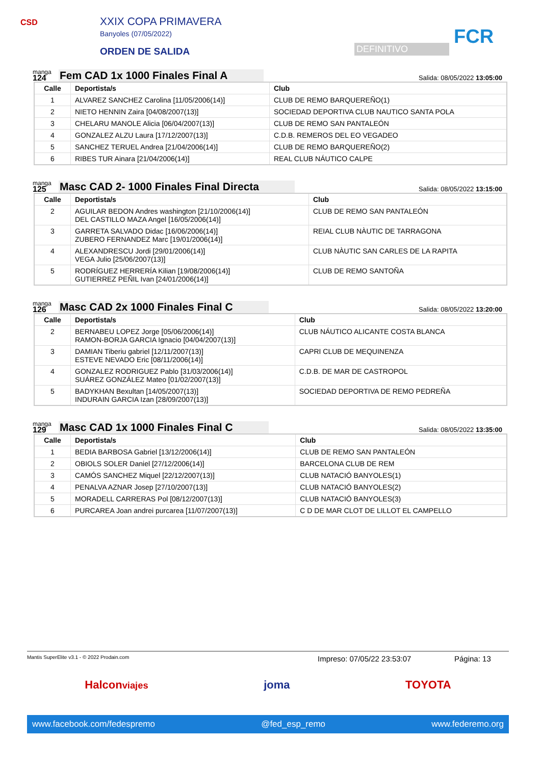CSD XXIX COPA PRIMAVERA
Banyoles (07/05/2022)
ORDEN DE SALIDA DEFINITIVO FCR
manga
124
Fem CAD 1x 1000 Finales Final A
Salida: 08/05/2022 13:05:00
| Calle | Deportista/s | Club |
| --- | --- | --- |
| 1 | ALVAREZ SANCHEZ Carolina [11/05/2006(14)] | CLUB DE REMO BARQUEREÑO(1) |
| 2 | NIETO HENNIN Zaira [04/08/2007(13)] | SOCIEDAD DEPORTIVA CLUB NAUTICO SANTA POLA |
| 3 | CHELARU MANOLE Alicia [06/04/2007(13)] | CLUB DE REMO SAN PANTALEÓN |
| 4 | GONZALEZ ALZU Laura [17/12/2007(13)] | C.D.B. REMEROS DEL EO VEGADEO |
| 5 | SANCHEZ TERUEL Andrea [21/04/2006(14)] | CLUB DE REMO BARQUEREÑO(2) |
| 6 | RIBES TUR Ainara [21/04/2006(14)] | REAL CLUB NÁUTICO CALPE |
manga
125
Masc CAD 2- 1000 Finales Final Directa
Salida: 08/05/2022 13:15:00
| Calle | Deportista/s | Club |
| --- | --- | --- |
| 2 | AGUILAR BEDON Andres washington [21/10/2006(14)] DEL CASTILLO MAZA Angel [16/05/2006(14)] | CLUB DE REMO SAN PANTALEÓN |
| 3 | GARRETA SALVADO Didac [16/06/2006(14)] ZUBERO FERNANDEZ Marc [19/01/2006(14)] | REIAL CLUB NÀUTIC DE TARRAGONA |
| 4 | ALEXANDRESCU Jordi [29/01/2006(14)] VEGA Julio [25/06/2007(13)] | CLUB NÀUTIC SAN CARLES DE LA RAPITA |
| 5 | RODRÍGUEZ HERRERÍA Kilian [19/08/2006(14)] GUTIERREZ PEÑIL Ivan [24/01/2006(14)] | CLUB DE REMO SANTOÑA |
manga
126
Masc CAD 2x 1000 Finales Final C
Salida: 08/05/2022 13:20:00
| Calle | Deportista/s | Club |
| --- | --- | --- |
| 2 | BERNABEU LOPEZ Jorge [05/06/2006(14)] RAMON-BORJA GARCIA Ignacio [04/04/2007(13)] | CLUB NÁUTICO ALICANTE COSTA BLANCA |
| 3 | DAMIAN Tiberiu gabriel [12/11/2007(13)] ESTEVE NEVADO Eric [08/11/2006(14)] | CAPRI CLUB DE MEQUINENZA |
| 4 | GONZALEZ RODRIGUEZ Pablo [31/03/2006(14)] SUÁREZ GONZÁLEZ Mateo [01/02/2007(13)] | C.D.B. DE MAR DE CASTROPOL |
| 5 | BADYKHAN Bexultan [14/05/2007(13)] INDURAIN GARCIA Izan [28/09/2007(13)] | SOCIEDAD DEPORTIVA DE REMO PEDREÑA |
manga
129
Masc CAD 1x 1000 Finales Final C
Salida: 08/05/2022 13:35:00
| Calle | Deportista/s | Club |
| --- | --- | --- |
| 1 | BEDIA BARBOSA Gabriel [13/12/2006(14)] | CLUB DE REMO SAN PANTALEÓN |
| 2 | OBIOLS SOLER Daniel [27/12/2006(14)] | BARCELONA CLUB DE REM |
| 3 | CAMÓS SANCHEZ Miquel [22/12/2007(13)] | CLUB NATACIÓ BANYOLES(1) |
| 4 | PENALVA AZNAR Josep [27/10/2007(13)] | CLUB NATACIÓ BANYOLES(2) |
| 5 | MORADELL CARRERAS Pol [08/12/2007(13)] | CLUB NATACIÓ BANYOLES(3) |
| 6 | PURCAREA Joan andrei purcarea [11/07/2007(13)] | C D DE MAR CLOT DE LILLOT EL CAMPELLO |
Mantis SuperElite v3.1 - © 2022 Prodain.com Impreso: 07/05/22 23:53:07 Página: 13
Halconviajes joma TOYOTA
www.facebook.com/fedespremo @fed_esp_remo www.federemo.org